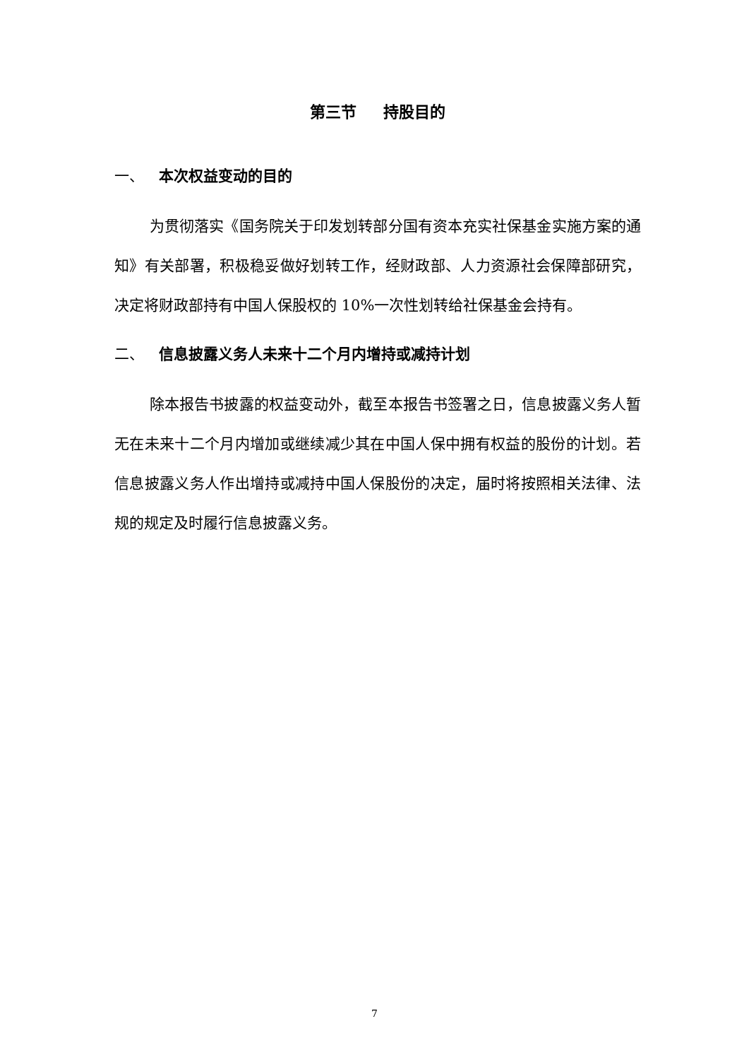第三节 持股目的
一、 本次权益变动的目的
为贯彻落实《国务院关于印发划转部分国有资本充实社保基金实施方案的通知》有关部署，积极稳妥做好划转工作，经财政部、人力资源社会保障部研究，决定将财政部持有中国人保股权的 10%一次性划转给社保基金会持有。
二、 信息披露义务人未来十二个月内增持或减持计划
除本报告书披露的权益变动外，截至本报告书签署之日，信息披露义务人暂无在未来十二个月内增加或继续减少其在中国人保中拥有权益的股份的计划。若信息披露义务人作出增持或减持中国人保股份的决定，届时将按照相关法律、法规的规定及时履行信息披露义务。
7